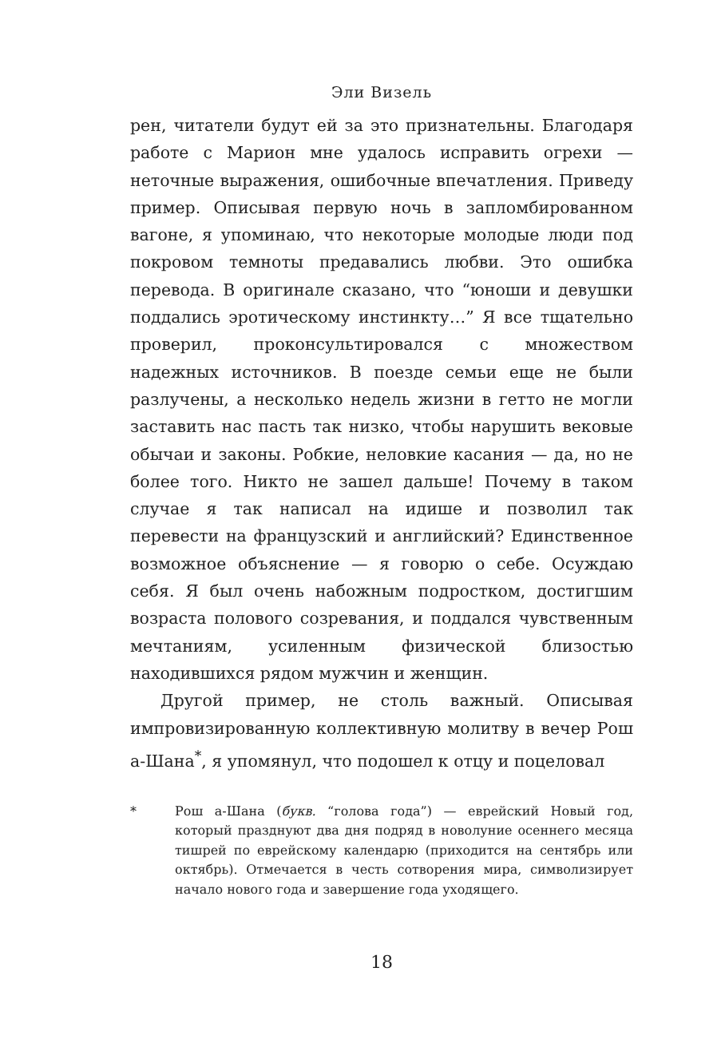Эли Визель
рен, читатели будут ей за это признательны. Благодаря работе с Марион мне удалось исправить огрехи — неточные выражения, ошибочные впечатления. Приведу пример. Описывая первую ночь в запломбированном вагоне, я упоминаю, что некоторые молодые люди под покровом темноты предавались любви. Это ошибка перевода. В оригинале сказано, что “юноши и девушки поддались эротическому инстинкту…” Я все тщательно проверил, проконсультировался с множеством надежных источников. В поезде семьи еще не были разлучены, а несколько недель жизни в гетто не могли заставить нас пасть так низко, чтобы нарушить вековые обычаи и законы. Робкие, неловкие касания — да, но не более того. Никто не зашел дальше! Почему в таком случае я так написал на идише и позволил так перевести на французский и английский? Единственное возможное объяснение — я говорю о себе. Осуждаю себя. Я был очень набожным подростком, достигшим возраста полового созревания, и поддался чувственным мечтаниям, усиленным физической близостью находившихся рядом мужчин и женщин.
Другой пример, не столь важный. Описывая импровизированную коллективную молитву в вечер Рош а-Шана<sup>*</sup>, я упомянул, что подошел к отцу и поцеловал
* Рош а-Шана (букв. “голова года”) — еврейский Новый год, который празднуют два дня подряд в новолуние осеннего месяца тишрей по еврейскому календарю (приходится на сентябрь или октябрь). Отмечается в честь сотворения мира, символизирует начало нового года и завершение года уходящего.
18